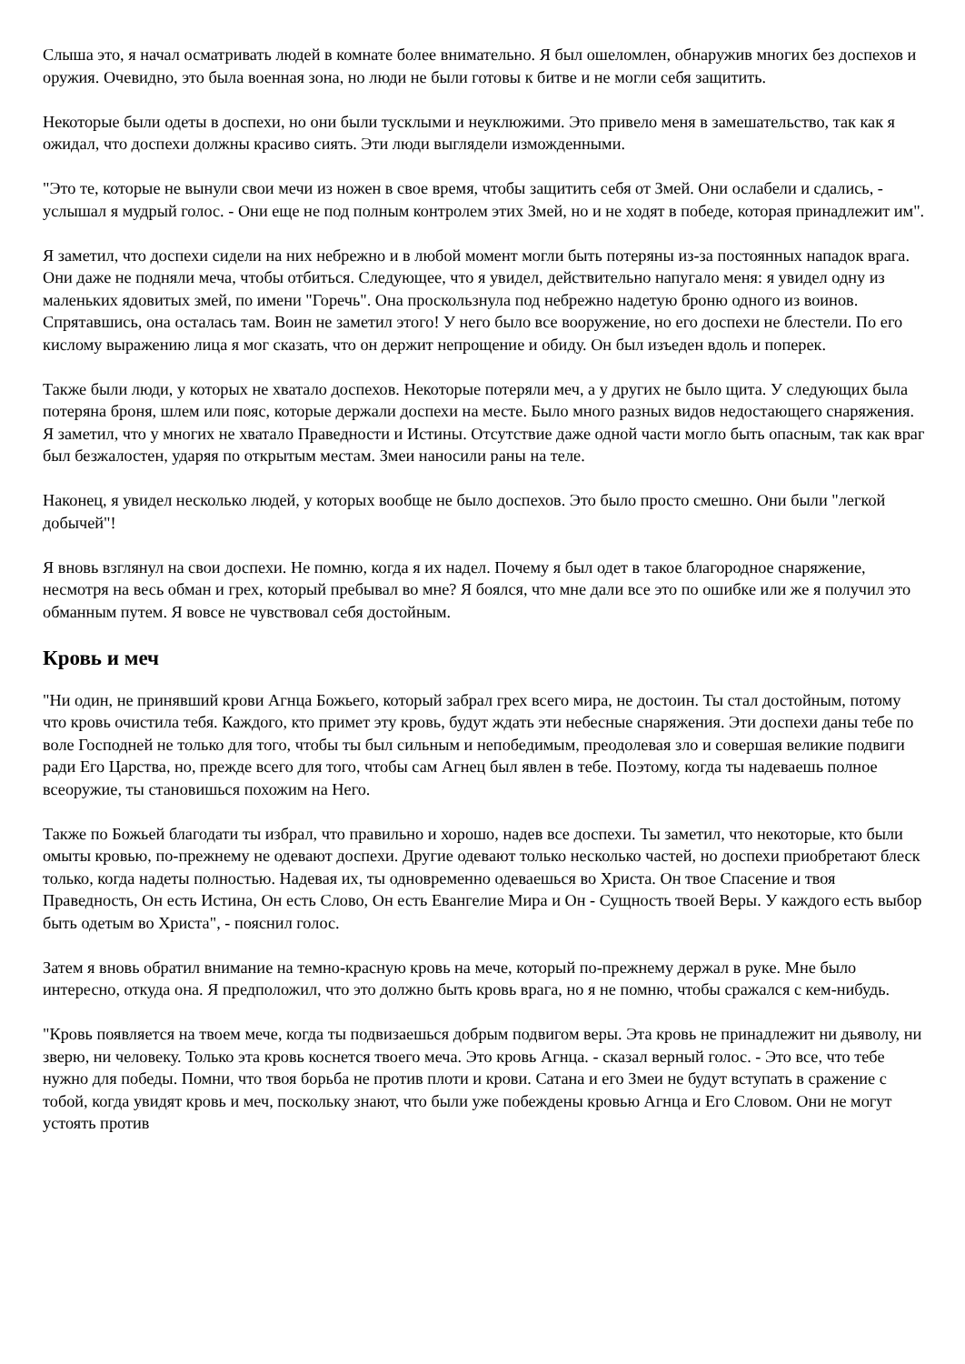Слыша это, я начал осматривать людей в комнате более внимательно. Я был ошеломлен, обнаружив многих без доспехов и оружия. Очевидно, это была военная зона, но люди не были готовы к битве и не могли себя защитить.
Некоторые были одеты в доспехи, но они были тусклыми и неуклюжими. Это привело меня в замешательство, так как я ожидал, что доспехи должны красиво сиять. Эти люди выглядели изможденными.
"Это те, которые не вынули свои мечи из ножен в свое время, чтобы защитить себя от Змей. Они ослабели и сдались, - услышал я мудрый голос. - Они еще не под полным контролем этих Змей, но и не ходят в победе, которая принадлежит им".
Я заметил, что доспехи сидели на них небрежно и в любой момент могли быть потеряны из-за постоянных нападок врага. Они даже не подняли меча, чтобы отбиться. Следующее, что я увидел, действительно напугало меня: я увидел одну из маленьких ядовитых змей, по имени "Горечь". Она проскользнула под небрежно надетую броню одного из воинов. Спрятавшись, она осталась там. Воин не заметил этого! У него было все вооружение, но его доспехи не блестели. По его кислому выражению лица я мог сказать, что он держит непрощение и обиду. Он был изъеден вдоль и поперек.
Также были люди, у которых не хватало доспехов. Некоторые потеряли меч, а у других не было щита. У следующих была потеряна броня, шлем или пояс, которые держали доспехи на месте. Было много разных видов недостающего снаряжения. Я заметил, что у многих не хватало Праведности и Истины. Отсутствие даже одной части могло быть опасным, так как враг был безжалостен, ударяя по открытым местам. Змеи наносили раны на теле.
Наконец, я увидел несколько людей, у которых вообще не было доспехов. Это было просто смешно. Они были "легкой добычей"!
Я вновь взглянул на свои доспехи. Не помню, когда я их надел. Почему я был одет в такое благородное снаряжение, несмотря на весь обман и грех, который пребывал во мне? Я боялся, что мне дали все это по ошибке или же я получил это обманным путем. Я вовсе не чувствовал себя достойным.
Кровь и меч
"Ни один, не принявший крови Агнца Божьего, который забрал грех всего мира, не достоин. Ты стал достойным, потому что кровь очистила тебя. Каждого, кто примет эту кровь, будут ждать эти небесные снаряжения. Эти доспехи даны тебе по воле Господней не только для того, чтобы ты был сильным и непобедимым, преодолевая зло и совершая великие подвиги ради Его Царства, но, прежде всего для того, чтобы сам Агнец был явлен в тебе. Поэтому, когда ты надеваешь полное всеоружие, ты становишься похожим на Него.
Также по Божьей благодати ты избрал, что правильно и хорошо, надев все доспехи. Ты заметил, что некоторые, кто были омыты кровью, по-прежнему не одевают доспехи. Другие одевают только несколько частей, но доспехи приобретают блеск только, когда надеты полностью. Надевая их, ты одновременно одеваешься во Христа. Он твое Спасение и твоя Праведность, Он есть Истина, Он есть Слово, Он есть Евангелие Мира и Он - Сущность твоей Веры. У каждого есть выбор быть одетым во Христа", - пояснил голос.
Затем я вновь обратил внимание на темно-красную кровь на мече, который по-прежнему держал в руке. Мне было интересно, откуда она. Я предположил, что это должно быть кровь врага, но я не помню, чтобы сражался с кем-нибудь.
"Кровь появляется на твоем мече, когда ты подвизаешься добрым подвигом веры. Эта кровь не принадлежит ни дьяволу, ни зверю, ни человеку. Только эта кровь коснется твоего меча. Это кровь Агнца. - сказал верный голос. - Это все, что тебе нужно для победы. Помни, что твоя борьба не против плоти и крови. Сатана и его Змеи не будут вступать в сражение с тобой, когда увидят кровь и меч, поскольку знают, что были уже побеждены кровью Агнца и Его Словом. Они не могут устоять против